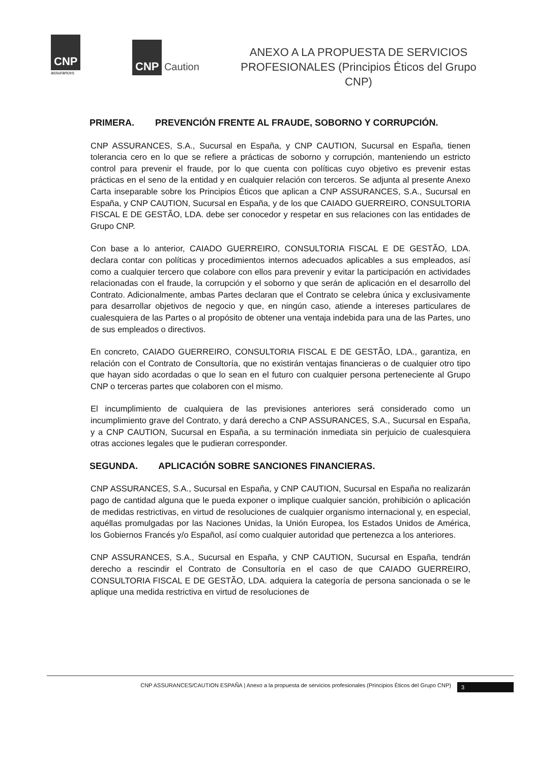CNP
assurances
CNP Caution
ANEXO A LA PROPUESTA DE SERVICIOS PROFESIONALES (Principios Éticos del Grupo CNP)
PRIMERA. PREVENCIÓN FRENTE AL FRAUDE, SOBORNO Y CORRUPCIÓN.
CNP ASSURANCES, S.A., Sucursal en España, y CNP CAUTION, Sucursal en España, tienen tolerancia cero en lo que se refiere a prácticas de soborno y corrupción, manteniendo un estricto control para prevenir el fraude, por lo que cuenta con políticas cuyo objetivo es prevenir estas prácticas en el seno de la entidad y en cualquier relación con terceros. Se adjunta al presente Anexo Carta inseparable sobre los Principios Éticos que aplican a CNP ASSURANCES, S.A., Sucursal en España, y CNP CAUTION, Sucursal en España, y de los que CAIADO GUERREIRO, CONSULTORIA FISCAL E DE GESTÃO, LDA. debe ser conocedor y respetar en sus relaciones con las entidades de Grupo CNP.
Con base a lo anterior, CAIADO GUERREIRO, CONSULTORIA FISCAL E DE GESTÃO, LDA. declara contar con políticas y procedimientos internos adecuados aplicables a sus empleados, así como a cualquier tercero que colabore con ellos para prevenir y evitar la participación en actividades relacionadas con el fraude, la corrupción y el soborno y que serán de aplicación en el desarrollo del Contrato. Adicionalmente, ambas Partes declaran que el Contrato se celebra única y exclusivamente para desarrollar objetivos de negocio y que, en ningún caso, atiende a intereses particulares de cualesquiera de las Partes o al propósito de obtener una ventaja indebida para una de las Partes, uno de sus empleados o directivos.
En concreto, CAIADO GUERREIRO, CONSULTORIA FISCAL E DE GESTÃO, LDA., garantiza, en relación con el Contrato de Consultoría, que no existirán ventajas financieras o de cualquier otro tipo que hayan sido acordadas o que lo sean en el futuro con cualquier persona perteneciente al Grupo CNP o terceras partes que colaboren con el mismo.
El incumplimiento de cualquiera de las previsiones anteriores será considerado como un incumplimiento grave del Contrato, y dará derecho a CNP ASSURANCES, S.A., Sucursal en España, y a CNP CAUTION, Sucursal en España, a su terminación inmediata sin perjuicio de cualesquiera otras acciones legales que le pudieran corresponder.
SEGUNDA. APLICACIÓN SOBRE SANCIONES FINANCIERAS.
CNP ASSURANCES, S.A., Sucursal en España, y CNP CAUTION, Sucursal en España no realizarán pago de cantidad alguna que le pueda exponer o implique cualquier sanción, prohibición o aplicación de medidas restrictivas, en virtud de resoluciones de cualquier organismo internacional y, en especial, aquéllas promulgadas por las Naciones Unidas, la Unión Europea, los Estados Unidos de América, los Gobiernos Francés y/o Español, así como cualquier autoridad que pertenezca a los anteriores.
CNP ASSURANCES, S.A., Sucursal en España, y CNP CAUTION, Sucursal en España, tendrán derecho a rescindir el Contrato de Consultoría en el caso de que CAIADO GUERREIRO, CONSULTORIA FISCAL E DE GESTÃO, LDA. adquiera la categoría de persona sancionada o se le aplique una medida restrictiva en virtud de resoluciones de
CNP ASSURANCES/CAUTION ESPAÑA | Anexo a la propuesta de servicios profesionales (Principios Éticos del Grupo CNP) 3